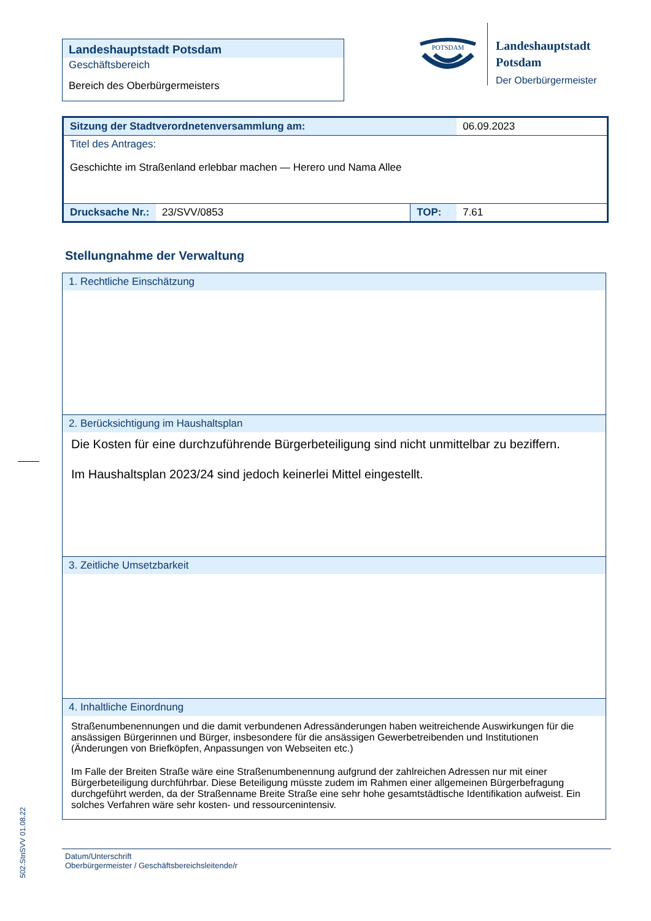Landeshauptstadt Potsdam
Geschäftsbereich
Bereich des Oberbürgermeisters
POTSDAM
Landeshauptstadt
Potsdam
Der Oberbürgermeister
| Sitzung der Stadtverordnetenversammlung am: | | | 06.09.2023 |
| Titel des Antrages: Geschichte im Straßenland erlebbar machen — Herero und Nama Allee | | | |
| Drucksache Nr.: | 23/SVV/0853 | TOP: | 7.61 |
Stellungnahme der Verwaltung
1. Rechtliche Einschätzung
2. Berücksichtigung im Haushaltsplan
Die Kosten für eine durchzuführende Bürgerbeteiligung sind nicht unmittelbar zu beziffern.
Im Haushaltsplan 2023/24 sind jedoch keinerlei Mittel eingestellt.
3. Zeitliche Umsetzbarkeit
4. Inhaltliche Einordnung
Straßenumbenennungen und die damit verbundenen Adressänderungen haben weitreichende Auswirkungen für die ansässigen Bürgerinnen und Bürger, insbesondere für die ansässigen Gewerbetreibenden und Institutionen (Änderungen von Briefköpfen, Anpassungen von Webseiten etc.)
Im Falle der Breiten Straße wäre eine Straßenumbenennung aufgrund der zahlreichen Adressen nur mit einer Bürgerbeteiligung durchführbar. Diese Beteiligung müsste zudem im Rahmen einer allgemeinen Bürgerbefragung durchgeführt werden, da der Straßenname Breite Straße eine sehr hohe gesamtstädtische Identifikation aufweist. Ein solches Verfahren wäre sehr kosten- und ressourcenintensiv.
Datum/Unterschrift
Oberbürgermeister / Geschäftsbereichsleitende/r
502.StnSVV 01.08.22